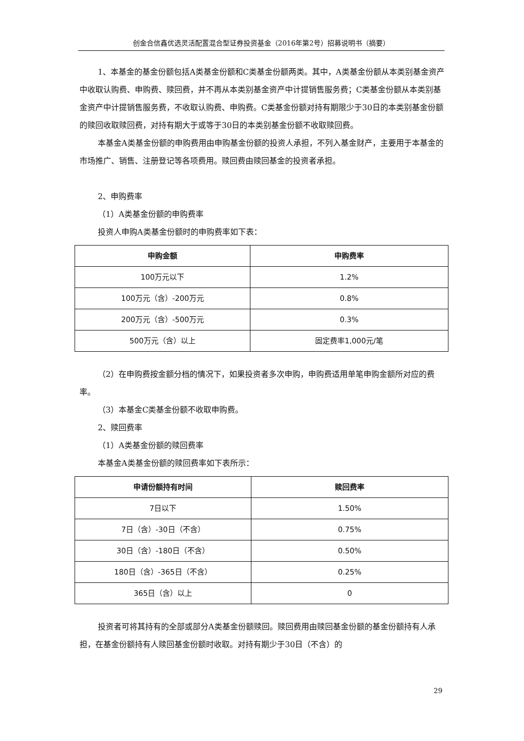创金合信鑫优选灵活配置混合型证券投资基金（2016年第2号）招募说明书（摘要）
1、本基金的基金份额包括A类基金份额和C类基金份额两类。其中，A类基金份额从本类别基金资产中收取认购费、申购费、赎回费，并不再从本类别基金资产中计提销售服务费；C类基金份额从本类别基金资产中计提销售服务费，不收取认购费、申购费。C类基金份额对持有期限少于30日的本类别基金份额的赎回收取赎回费，对持有期大于或等于30日的本类别基金份额不收取赎回费。
本基金A类基金份额的申购费用由申购基金份额的投资人承担，不列入基金财产，主要用于本基金的市场推广、销售、注册登记等各项费用。赎回费由赎回基金的投资者承担。
2、申购费率
（1）A类基金份额的申购费率
投资人申购A类基金份额时的申购费率如下表：
| 申购金额 | 申购费率 |
| --- | --- |
| 100万元以下 | 1.2% |
| 100万元（含）-200万元 | 0.8% |
| 200万元（含）-500万元 | 0.3% |
| 500万元（含）以上 | 固定费率1,000元/笔 |
（2）在申购费按金额分档的情况下，如果投资者多次申购，申购费适用单笔申购金额所对应的费率。
（3）本基金C类基金份额不收取申购费。
2、赎回费率
（1）A类基金份额的赎回费率
本基金A类基金份额的赎回费率如下表所示：
| 申请份额持有时间 | 赎回费率 |
| --- | --- |
| 7日以下 | 1.50% |
| 7日（含）-30日（不含） | 0.75% |
| 30日（含）-180日（不含） | 0.50% |
| 180日（含）-365日（不含） | 0.25% |
| 365日（含）以上 | 0 |
投资者可将其持有的全部或部分A类基金份额赎回。赎回费用由赎回基金份额的基金份额持有人承担，在基金份额持有人赎回基金份额时收取。对持有期少于30日（不含）的
29